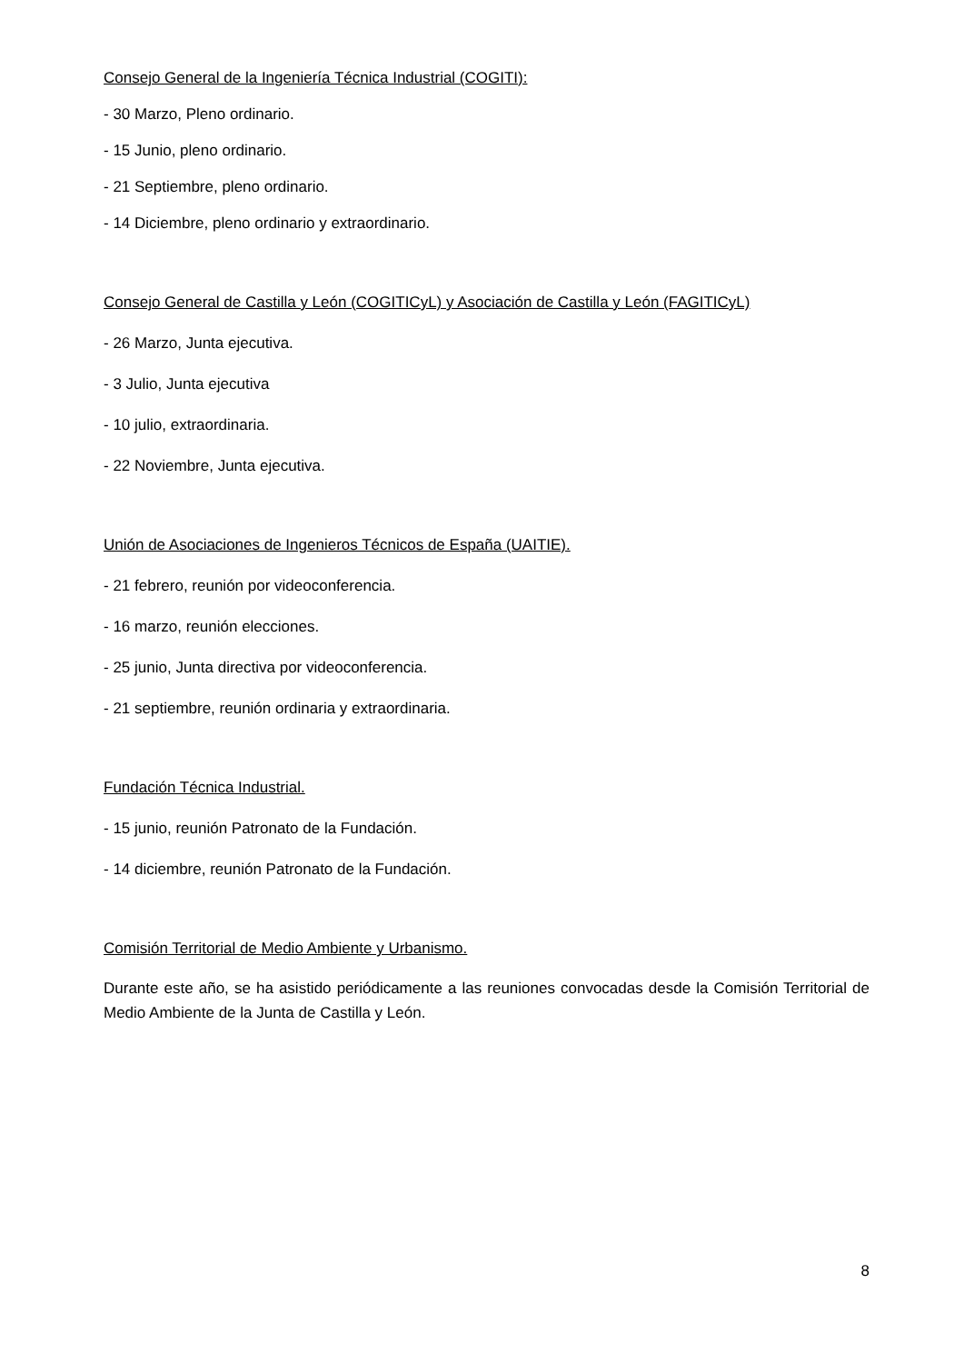Consejo General de la Ingeniería Técnica Industrial (COGITI):
- 30 Marzo, Pleno ordinario.
- 15 Junio, pleno ordinario.
- 21 Septiembre, pleno ordinario.
- 14 Diciembre, pleno ordinario y extraordinario.
Consejo General de Castilla y León (COGITICyL) y Asociación de Castilla y León (FAGITICyL)
- 26 Marzo, Junta ejecutiva.
- 3 Julio, Junta ejecutiva
- 10 julio, extraordinaria.
- 22 Noviembre, Junta ejecutiva.
Unión de Asociaciones de Ingenieros Técnicos de España (UAITIE).
- 21 febrero, reunión por videoconferencia.
- 16 marzo, reunión elecciones.
- 25 junio, Junta directiva por videoconferencia.
- 21 septiembre, reunión ordinaria y extraordinaria.
Fundación Técnica Industrial.
- 15 junio, reunión Patronato de la Fundación.
- 14 diciembre, reunión Patronato de la Fundación.
Comisión Territorial de Medio Ambiente y Urbanismo.
Durante este año, se ha asistido periódicamente a las reuniones convocadas desde la Comisión Territorial de Medio Ambiente de la Junta de Castilla y León.
8